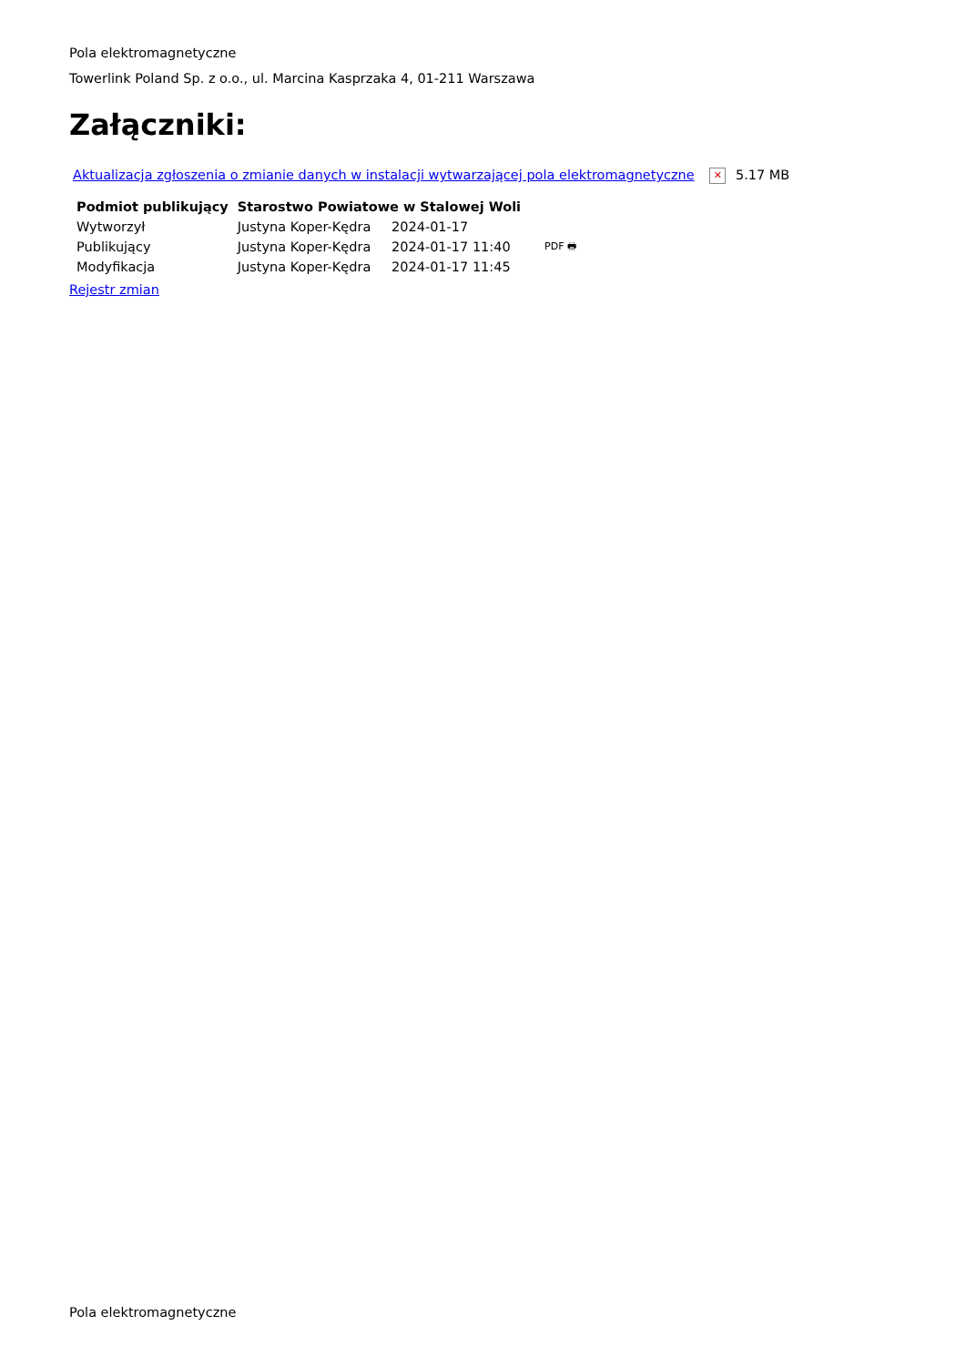Pola elektromagnetyczne
Towerlink Poland Sp. z o.o., ul. Marcina Kasprzaka 4, 01-211 Warszawa
Załączniki:
Aktualizacja zgłoszenia o zmianie danych w instalacji wytwarzającej pola elektromagnetyczne ✕ 5.17 MB
| Podmiot publikujący | Starostwo Powiatowe w Stalowej Woli | | |
| Wytworzył | Justyna Koper-Kędra | 2024-01-17 | PDF 🖶 |
| Publikujący | Justyna Koper-Kędra | 2024-01-17 11:40 | |
| Modyfikacja | Justyna Koper-Kędra | 2024-01-17 11:45 | |
Rejestr zmian
Pola elektromagnetyczne